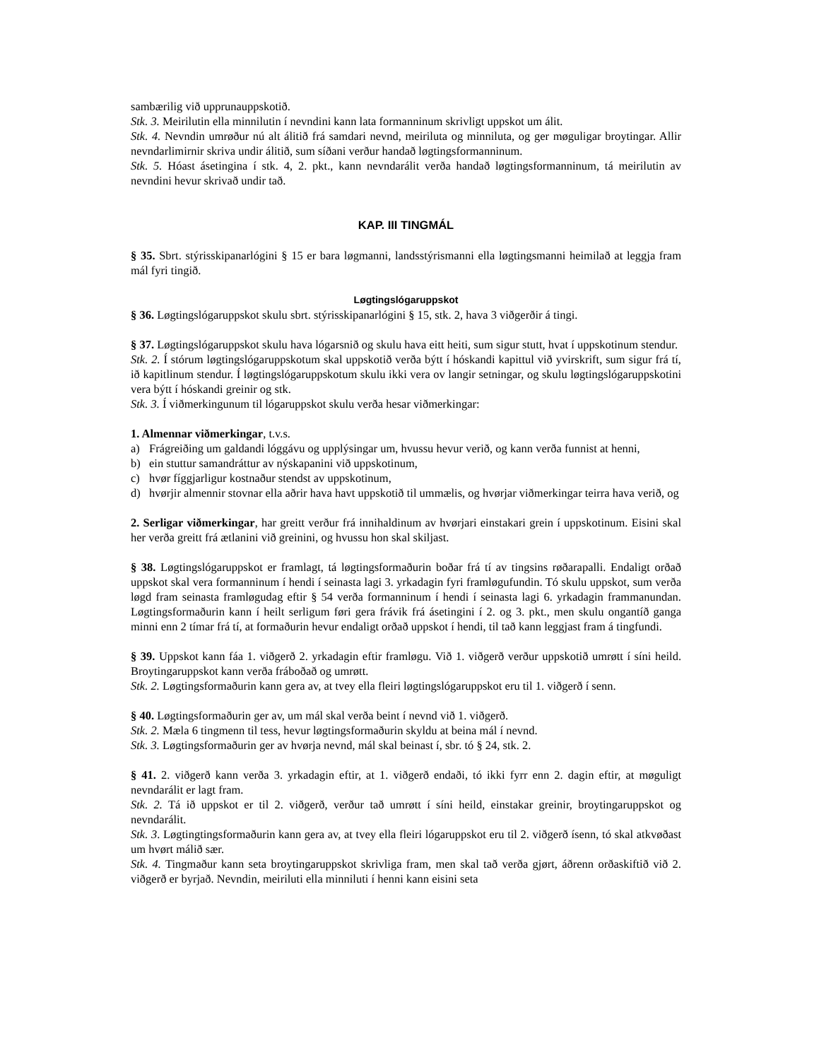sambærilig við upprunauppskotið.
Stk. 3. Meirilutin ella minnilutin í nevndini kann lata formanninum skrivligt uppskot um álit.
Stk. 4. Nevndin umrøður nú alt álitið frá samdari nevnd, meiriluta og minniluta, og ger møguligar broytingar. Allir nevndarlimirnir skriva undir álitið, sum síðani verður handað løgtingsformanninum.
Stk. 5. Hóast ásetingina í stk. 4, 2. pkt., kann nevndarálit verða handað løgtingsformanninum, tá meirilutin av nevndini hevur skrivað undir tað.
KAP. III TINGMÁL
§ 35. Sbrt. stýrisskipanarlógini § 15 er bara løgmanni, landsstýrismanni ella løgtingsmanni heimilað at leggja fram mál fyri tingið.
Løgtingslógaruppskot
§ 36. Løgtingslógaruppskot skulu sbrt. stýrisskipanarlógini § 15, stk. 2, hava 3 viðgerðir á tingi.
§ 37. Løgtingslógaruppskot skulu hava lógarsnið og skulu hava eitt heiti, sum sigur stutt, hvat í uppskotinum stendur.
Stk. 2. Í stórum løgtingslógaruppskotum skal uppskotið verða býtt í hóskandi kapittul við yvirskrift, sum sigur frá tí, ið kapitlinum stendur. Í løgtingslógaruppskotum skulu ikki vera ov langir setningar, og skulu løgtingslógaruppskotini vera býtt í hóskandi greinir og stk.
Stk. 3. Í viðmerkingunum til lógaruppskot skulu verða hesar viðmerkingar:
1. Almennar viðmerkingar, t.v.s.
a) Frágreiðing um galdandi lóggávu og upplýsingar um, hvussu hevur verið, og kann verða funnist at henni,
b) ein stuttur samandráttur av nýskapanini við uppskotinum,
c) hvør fíggjarligur kostnaður stendst av uppskotinum,
d) hvørjir almennir stovnar ella aðrir hava havt uppskotið til ummælis, og hvørjar viðmerkingar teirra hava verið, og
2. Serligar viðmerkingar, har greitt verður frá innihaldinum av hvørjari einstakari grein í uppskotinum. Eisini skal her verða greitt frá ætlanini við greinini, og hvussu hon skal skiljast.
§ 38. Løgtingslógaruppskot er framlagt, tá løgtingsformaðurin boðar frá tí av tingsins røðarapalli. Endaligt orðað uppskot skal vera formanninum í hendi í seinasta lagi 3. yrkadagin fyri framløgufundin. Tó skulu uppskot, sum verða løgd fram seinasta framløgudag eftir § 54 verða formanninum í hendi í seinasta lagi 6. yrkadagin frammanundan. Løgtingsformaðurin kann í heilt serligum føri gera frávik frá ásetingini í 2. og 3. pkt., men skulu ongantíð ganga minni enn 2 tímar frá tí, at formaðurin hevur endaligt orðað uppskot í hendi, til tað kann leggjast fram á tingfundi.
§ 39. Uppskot kann fáa 1. viðgerð 2. yrkadagin eftir framløgu. Við 1. viðgerð verður uppskotið umrøtt í síni heild. Broytingaruppskot kann verða fráboðað og umrøtt.
Stk. 2. Løgtingsformaðurin kann gera av, at tvey ella fleiri løgtingslógaruppskot eru til 1. viðgerð í senn.
§ 40. Løgtingsformaðurin ger av, um mál skal verða beint í nevnd við 1. viðgerð.
Stk. 2. Mæla 6 tingmenn til tess, hevur løgtingsformaðurin skyldu at beina mál í nevnd.
Stk. 3. Løgtingsformaðurin ger av hvørja nevnd, mál skal beinast í, sbr. tó § 24, stk. 2.
§ 41. 2. viðgerð kann verða 3. yrkadagin eftir, at 1. viðgerð endaði, tó ikki fyrr enn 2. dagin eftir, at møguligt nevndarálit er lagt fram.
Stk. 2. Tá ið uppskot er til 2. viðgerð, verður tað umrøtt í síni heild, einstakar greinir, broytingaruppskot og nevndarálit.
Stk. 3. Løgtingtingsformaðurin kann gera av, at tvey ella fleiri lógaruppskot eru til 2. viðgerð ísenn, tó skal atkvøðast um hvørt málið sær.
Stk. 4. Tingmaður kann seta broytingaruppskot skrivliga fram, men skal tað verða gjørt, áðrenn orðaskiftið við 2. viðgerð er byrjað. Nevndin, meiriluti ella minniluti í henni kann eisini seta